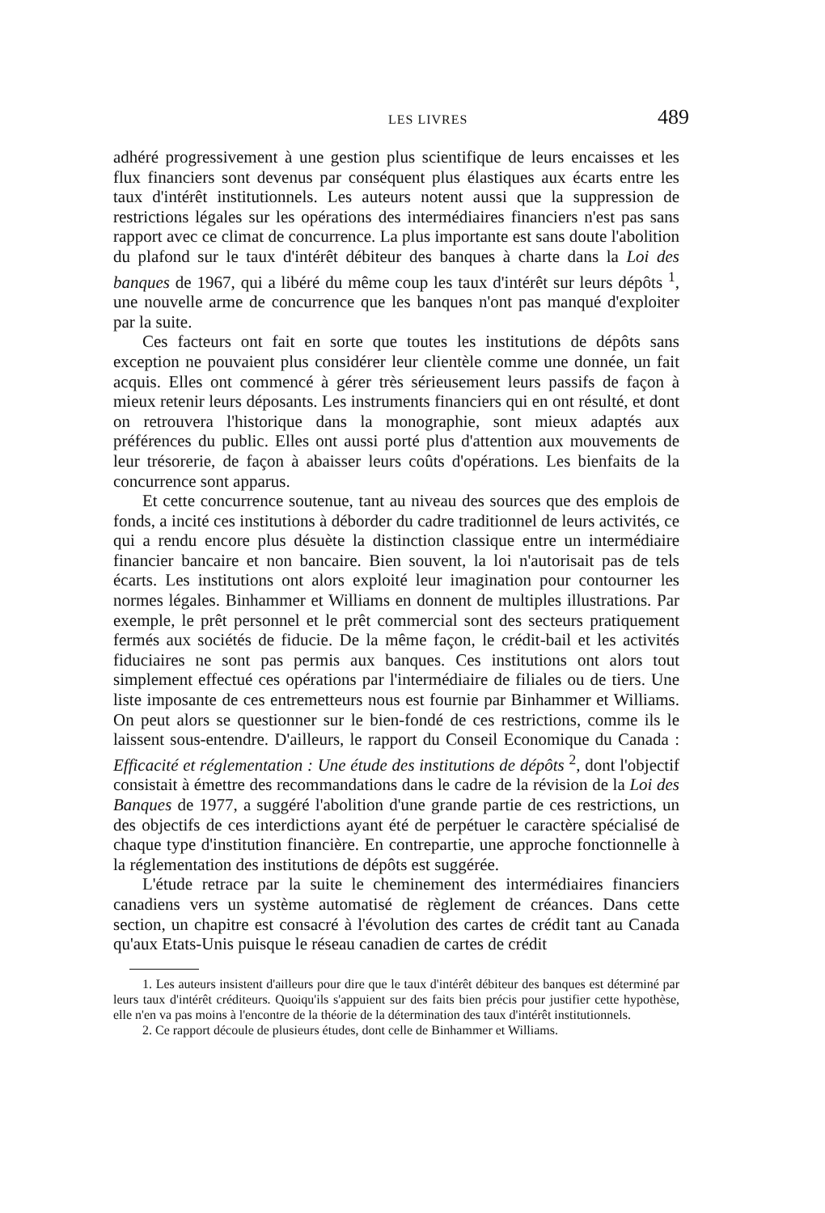LES LIVRES 489
adhéré progressivement à une gestion plus scientifique de leurs encaisses et les flux financiers sont devenus par conséquent plus élastiques aux écarts entre les taux d'intérêt institutionnels. Les auteurs notent aussi que la suppression de restrictions légales sur les opérations des intermédiaires financiers n'est pas sans rapport avec ce climat de concurrence. La plus importante est sans doute l'abolition du plafond sur le taux d'intérêt débiteur des banques à charte dans la Loi des banques de 1967, qui a libéré du même coup les taux d'intérêt sur leurs dépôts <sup>1</sup>, une nouvelle arme de concurrence que les banques n'ont pas manqué d'exploiter par la suite.
Ces facteurs ont fait en sorte que toutes les institutions de dépôts sans exception ne pouvaient plus considérer leur clientèle comme une donnée, un fait acquis. Elles ont commencé à gérer très sérieusement leurs passifs de façon à mieux retenir leurs déposants. Les instruments financiers qui en ont résulté, et dont on retrouvera l'historique dans la monographie, sont mieux adaptés aux préférences du public. Elles ont aussi porté plus d'attention aux mouvements de leur trésorerie, de façon à abaisser leurs coûts d'opérations. Les bienfaits de la concurrence sont apparus.
Et cette concurrence soutenue, tant au niveau des sources que des emplois de fonds, a incité ces institutions à déborder du cadre traditionnel de leurs activités, ce qui a rendu encore plus désuète la distinction classique entre un intermédiaire financier bancaire et non bancaire. Bien souvent, la loi n'autorisait pas de tels écarts. Les institutions ont alors exploité leur imagination pour contourner les normes légales. Binhammer et Williams en donnent de multiples illustrations. Par exemple, le prêt personnel et le prêt commercial sont des secteurs pratiquement fermés aux sociétés de fiducie. De la même façon, le crédit-bail et les activités fiduciaires ne sont pas permis aux banques. Ces institutions ont alors tout simplement effectué ces opérations par l'intermédiaire de filiales ou de tiers. Une liste imposante de ces entremetteurs nous est fournie par Binhammer et Williams. On peut alors se questionner sur le bien-fondé de ces restrictions, comme ils le laissent sous-entendre. D'ailleurs, le rapport du Conseil Economique du Canada : Efficacité et réglementation : Une étude des institutions de dépôts <sup>2</sup>, dont l'objectif consistait à émettre des recommandations dans le cadre de la révision de la Loi des Banques de 1977, a suggéré l'abolition d'une grande partie de ces restrictions, un des objectifs de ces interdictions ayant été de perpétuer le caractère spécialisé de chaque type d'institution financière. En contrepartie, une approche fonctionnelle à la réglementation des institutions de dépôts est suggérée.
L'étude retrace par la suite le cheminement des intermédiaires financiers canadiens vers un système automatisé de règlement de créances. Dans cette section, un chapitre est consacré à l'évolution des cartes de crédit tant au Canada qu'aux Etats-Unis puisque le réseau canadien de cartes de crédit
1. Les auteurs insistent d'ailleurs pour dire que le taux d'intérêt débiteur des banques est déterminé par leurs taux d'intérêt créditeurs. Quoiqu'ils s'appuient sur des faits bien précis pour justifier cette hypothèse, elle n'en va pas moins à l'encontre de la théorie de la détermination des taux d'intérêt institutionnels.
2. Ce rapport découle de plusieurs études, dont celle de Binhammer et Williams.